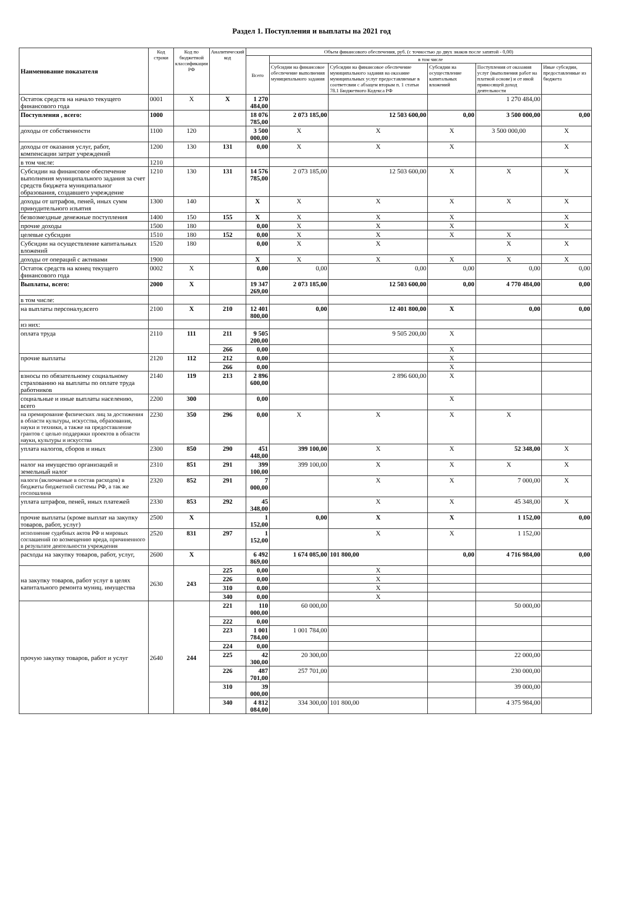Раздел 1. Поступления и выплаты на 2021 год
| Наименование показателя | Код строки | Код по бюджетной классификации РФ | Аналитический код | Объем финансового обеспечения, руб. (с точностью до двух знаков после запятой - 0,00) | | | | | |
| --- | --- | --- | --- | --- | --- | --- | --- | --- | --- |
| | | | | Всего | в том числе | | | | |
| | | | | | Субсидии на финансовое обеспечение выполнения муниципального задания | Субсидии на финансовое обеспечение муниципального задания на оказание муниципальных услуг предоставляемые в соответсвии с абзацем вторым п. 1 статьи 78.1 Бюджетного Кодекса РФ | Субсидии на осуществление капитальных вложений | Поступления от оказания услуг (выполнения работ на платной основе) и от иной приносящей доход деятельности | Иные субсидии, предоставленные из бюджета |
| Остаток средств на начало текущего финансового года | 0001 | X | X | 1 270 484,00 | | | | 1 270 484,00 | |
| Поступления , всего: | 1000 | | | 18 076 785,00 | 2 073 185,00 | 12 503 600,00 | 0,00 | 3 500 000,00 | 0,00 |
| доходы от собственности | 1100 | 120 | | 3 500 000,00 | X | X | X | 3 500 000,00 | X |
| доходы от оказания услуг, работ, компенсации затрат учреждений | 1200 | 130 | 131 | 0,00 | X | X | X | | X |
| в том числе: | 1210 | | | | | | | | |
| Субсидии на финансовое обеспечение выполнения муниципального задания за счет средств бюджета муниципальног образования, создавшего учреждение | 1210 | 130 | 131 | 14 576 785,00 | 2 073 185,00 | 12 503 600,00 | X | X | X |
| доходы от штрафов, пеней, иных сумм принудительного изъятия | 1300 | 140 | | X | X | X | X | X | X |
| безвозмездные денежные поступления | 1400 | 150 | 155 | X | X | X | X | | X |
| прочие доходы | 1500 | 180 | | 0,00 | X | X | X | | X |
| целевые субсидии | 1510 | 180 | 152 | 0,00 | X | X | X | X | |
| Субсидии на осуществление капитальных вложений | 1520 | 180 | | 0,00 | X | X | | X | X |
| доходы от операций с активами | 1900 | | | X | X | X | X | X | X |
| Остаток средств на конец текущего финансового года | 0002 | X | | 0,00 | 0,00 | 0,00 | 0,00 | 0,00 | 0,00 |
| Выплаты, всего: | 2000 | X | | 19 347 269,00 | 2 073 185,00 | 12 503 600,00 | 0,00 | 4 770 484,00 | 0,00 |
| в том числе: | | | | | | | | | |
| на выплаты персоналу,всего | 2100 | X | 210 | 12 401 800,00 | 0,00 | 12 401 800,00 | X | 0,00 | 0,00 |
| из них: | | | | | | | | | |
| оплата труда | 2110 | 111 | 211 | 9 505 200,00 | | 9 505 200,00 | X | | |
| | | | 266 | 0,00 | | | X | | |
| прочие выплаты | 2120 | 112 | 212 | 0,00 | | | X | | |
| | | | 266 | 0,00 | | | X | | |
| взносы по обязательному социальному страхованию на выплаты по оплате труда работников | 2140 | 119 | 213 | 2 896 600,00 | | 2 896 600,00 | X | | |
| социальные и иные выплаты населению, всего | 2200 | 300 | | 0,00 | | | X | | |
| на премирование физических лиц за достижения в области культуры, искусства, образования, науки и техники, а также на предоставление грантов с целью поддержки проектов в области науки, культуры и искусства | 2230 | 350 | 296 | 0,00 | X | X | X | X | |
| уплата налогов, сборов и иных | 2300 | 850 | 290 | 451 448,00 | 399 100,00 | X | X | 52 348,00 | X |
| налог на имущество организаций и земельный налог | 2310 | 851 | 291 | 399 100,00 | 399 100,00 | X | X | X | X |
| налоги (включаемые в состав расходов) в бюджеты бюджетной системы РФ, а так же госпошлина | 2320 | 852 | 291 | 7 000,00 | | X | X | 7 000,00 | X |
| уплата штрафов, пеней, иных платежей | 2330 | 853 | 292 | 45 348,00 | | X | X | 45 348,00 | X |
| прочие выплаты (кроме выплат на закупку товаров, работ, услуг) | 2500 | X | | 1 152,00 | 0,00 | X | X | 1 152,00 | 0,00 |
| исполнение судебных актов РФ и мировых соглашений по возмещению вреда, причиненного в результате деятельности учреждения | 2520 | 831 | 297 | 1 152,00 | | X | X | 1 152,00 | |
| расходы на закупку товаров, работ, услуг, | 2600 | X | | 6 492 869,00 | 1 674 085,00 | 101 800,00 | 0,00 | 4 716 984,00 | 0,00 |
| на закупку товаров, работ услуг в целях капитального ремонта муниц. имущества | 2630 | 243 | 225 | 0,00 | | X | | | |
| | | | 226 | 0,00 | | X | | | |
| | | | 310 | 0,00 | | X | | | |
| | | | 340 | 0,00 | | X | | | |
| прочую закупку товаров, работ и услуг | 2640 | 244 | 221 | 110 000,00 | 60 000,00 | | | 50 000,00 | |
| | | | 222 | 0,00 | | | | | |
| | | | 223 | 1 001 784,00 | 1 001 784,00 | | | | |
| | | | 224 | 0,00 | | | | | |
| | | | 225 | 42 300,00 | 20 300,00 | | | 22 000,00 | |
| | | | 226 | 487 701,00 | 257 701,00 | | | 230 000,00 | |
| | | | 310 | 39 000,00 | | | | 39 000,00 | |
| | | | 340 | 4 812 084,00 | 334 300,00 | 101 800,00 | | 4 375 984,00 | |